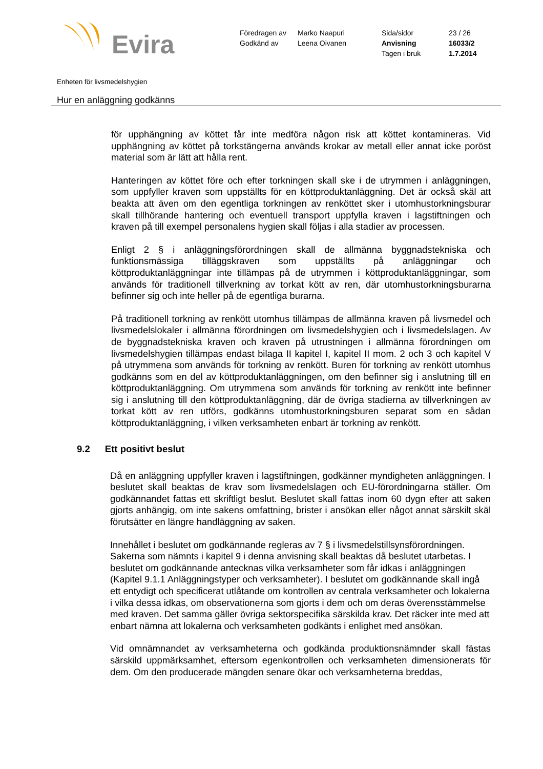Evira
Föredragen av
Godkänd av
Marko Naapuri
Leena Oivanen
Sida/sidor
Anvisning
Tagen i bruk
23 / 26
16033/2
1.7.2014
Enheten för livsmedelshygien
Hur en anläggning godkänns
för upphängning av köttet får inte medföra någon risk att köttet kontamineras. Vid upphängning av köttet på torkstängerna används krokar av metall eller annat icke poröst material som är lätt att hålla rent.
Hanteringen av köttet före och efter torkningen skall ske i de utrymmen i anläggningen, som uppfyller kraven som uppställts för en köttproduktanläggning. Det är också skäl att beakta att även om den egentliga torkningen av renköttet sker i utomhustorkningsburar skall tillhörande hantering och eventuell transport uppfylla kraven i lagstiftningen och kraven på till exempel personalens hygien skall följas i alla stadier av processen.
Enligt 2 § i anläggningsförordningen skall de allmänna byggnadstekniska och funktionsmässiga tilläggskraven som uppställts på anläggningar och köttproduktanläggningar inte tillämpas på de utrymmen i köttproduktanläggningar, som används för traditionell tillverkning av torkat kött av ren, där utomhustorkningsburarna befinner sig och inte heller på de egentliga burarna.
På traditionell torkning av renkött utomhus tillämpas de allmänna kraven på livsmedel och livsmedelslokaler i allmänna förordningen om livsmedelshygien och i livsmedelslagen. Av de byggnadstekniska kraven och kraven på utrustningen i allmänna förordningen om livsmedelshygien tillämpas endast bilaga II kapitel I, kapitel II mom. 2 och 3 och kapitel V på utrymmena som används för torkning av renkött. Buren för torkning av renkött utomhus godkänns som en del av köttproduktanläggningen, om den befinner sig i anslutning till en köttproduktanläggning. Om utrymmena som används för torkning av renkött inte befinner sig i anslutning till den köttproduktanläggning, där de övriga stadierna av tillverkningen av torkat kött av ren utförs, godkänns utomhustorkningsburen separat som en sådan köttproduktanläggning, i vilken verksamheten enbart är torkning av renkött.
9.2 Ett positivt beslut
Då en anläggning uppfyller kraven i lagstiftningen, godkänner myndigheten anläggningen. I beslutet skall beaktas de krav som livsmedelslagen och EU-förordningarna ställer. Om godkännandet fattas ett skriftligt beslut. Beslutet skall fattas inom 60 dygn efter att saken gjorts anhängig, om inte sakens omfattning, brister i ansökan eller något annat särskilt skäl förutsätter en längre handläggning av saken.
Innehållet i beslutet om godkännande regleras av 7 § i livsmedelstillsynsförordningen. Sakerna som nämnts i kapitel 9 i denna anvisning skall beaktas då beslutet utarbetas. I beslutet om godkännande antecknas vilka verksamheter som får idkas i anläggningen (Kapitel 9.1.1 Anläggningstyper och verksamheter). I beslutet om godkännande skall ingå ett entydigt och specificerat utlåtande om kontrollen av centrala verksamheter och lokalerna i vilka dessa idkas, om observationerna som gjorts i dem och om deras överensstämmelse med kraven. Det samma gäller övriga sektorspecifika särskilda krav. Det räcker inte med att enbart nämna att lokalerna och verksamheten godkänts i enlighet med ansökan.
Vid omnämnandet av verksamheterna och godkända produktionsnämnder skall fästas särskild uppmärksamhet, eftersom egenkontrollen och verksamheten dimensionerats för dem. Om den producerade mängden senare ökar och verksamheterna breddas,